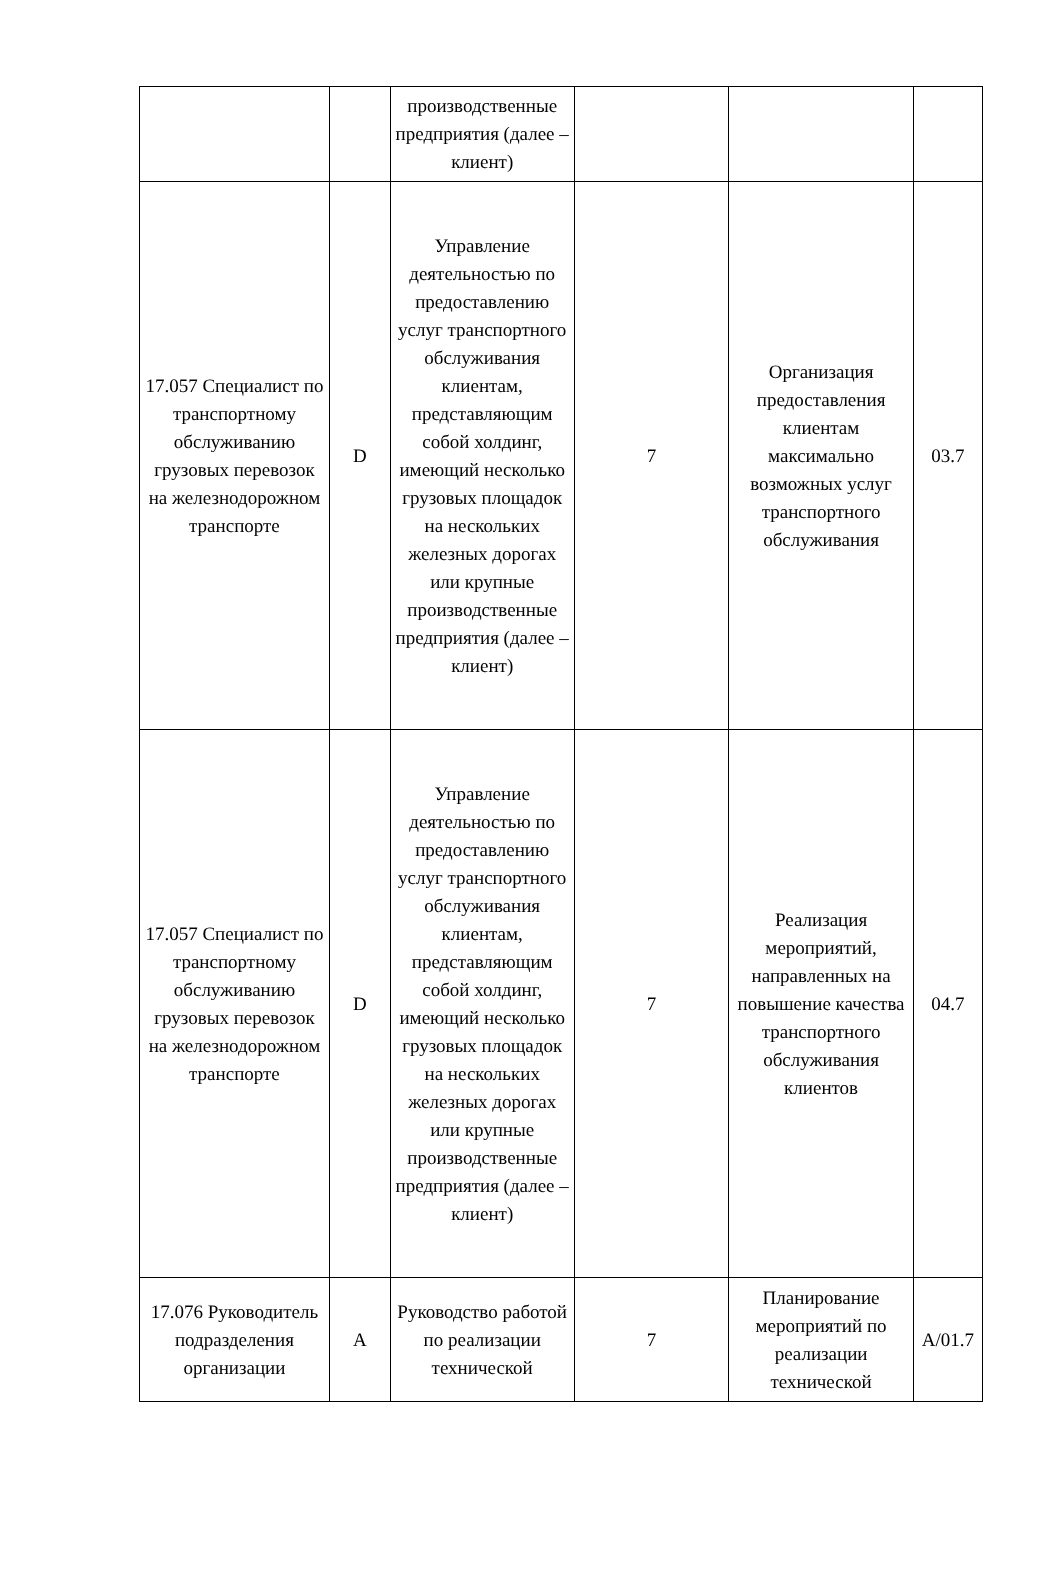| | | производственные предприятия (далее – клиент) | | | |
| 17.057 Специалист по транспортному обслуживанию грузовых перевозок на железнодорожном транспорте | D | Управление деятельностью по предоставлению услуг транспортного обслуживания клиентам, представляющим собой холдинг, имеющий несколько грузовых площадок на нескольких железных дорогах или крупные производственные предприятия (далее – клиент) | 7 | Организация предоставления клиентам максимально возможных услуг транспортного обслуживания | 03.7 |
| 17.057 Специалист по транспортному обслуживанию грузовых перевозок на железнодорожном транспорте | D | Управление деятельностью по предоставлению услуг транспортного обслуживания клиентам, представляющим собой холдинг, имеющий несколько грузовых площадок на нескольких железных дорогах или крупные производственные предприятия (далее – клиент) | 7 | Реализация мероприятий, направленных на повышение качества транспортного обслуживания клиентов | 04.7 |
| 17.076 Руководитель подразделения организации | A | Руководство работой по реализации технической | 7 | Планирование мероприятий по реализации технической | A/01.7 |